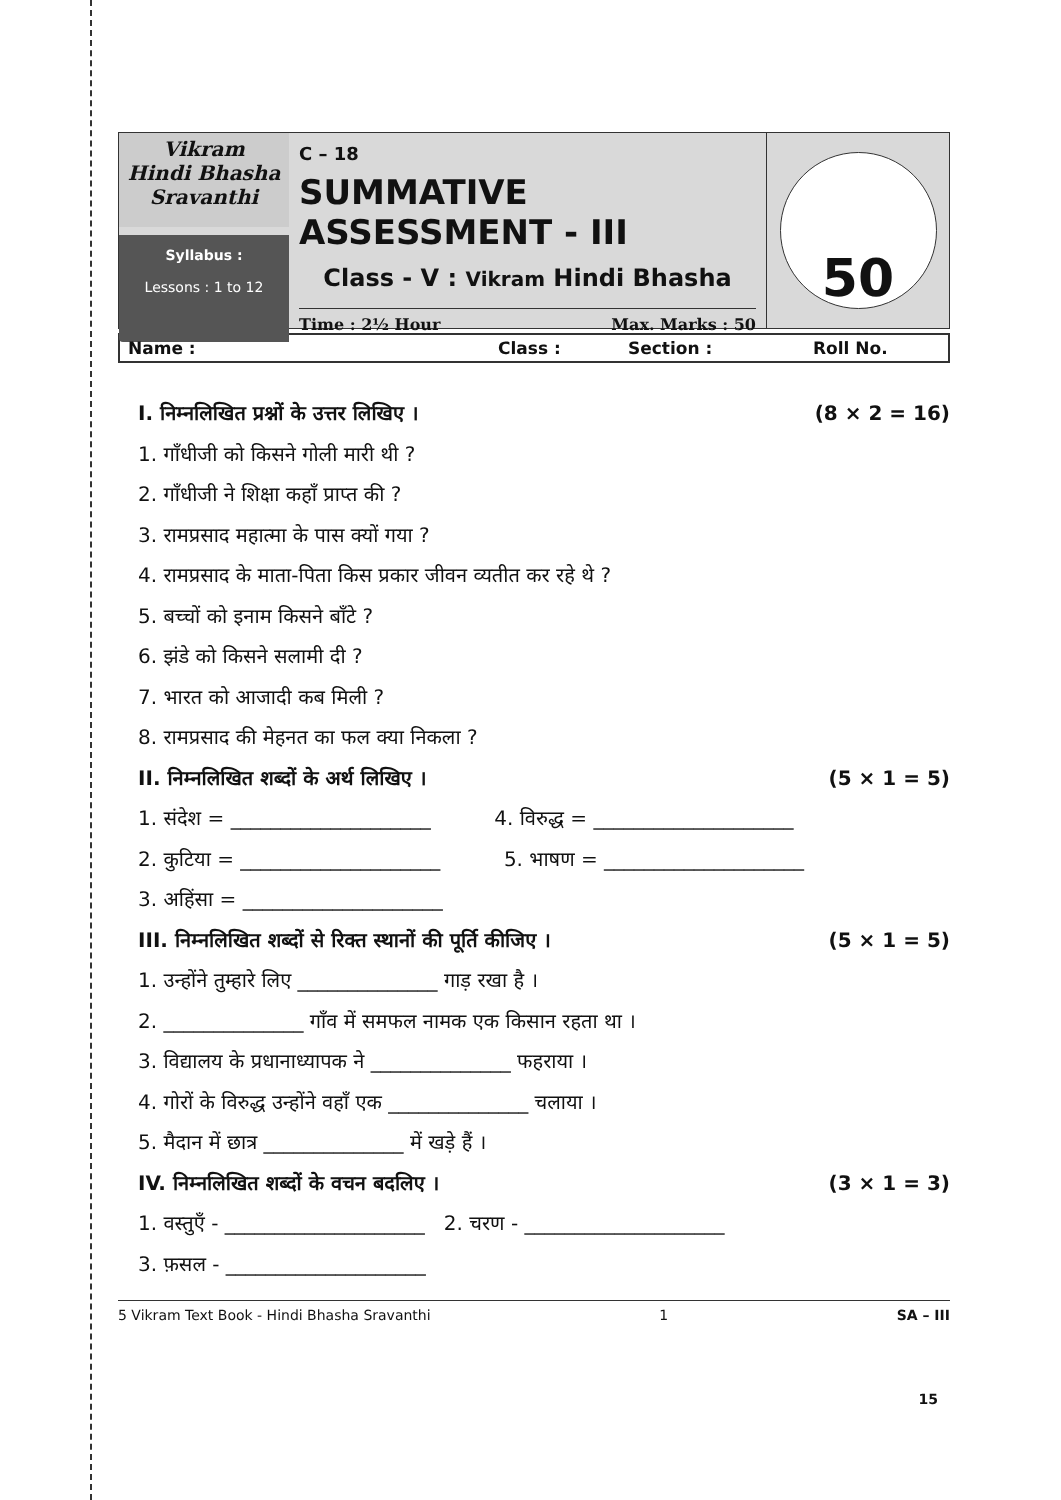Vikram
Hindi Bhasha
Sravanthi
Syllabus :
Lessons : 1 to 12
C – 18
SUMMATIVE ASSESSMENT - III
Class - V : Vikram Hindi Bhasha
Time : 2½ Hour Max. Marks : 50
50
Name : Class : Section : Roll No.
I. निम्नलिखित प्रश्नों के उत्तर लिखिए । (8 × 2 = 16)
1. गाँधीजी को किसने गोली मारी थी ?
2. गाँधीजी ने शिक्षा कहाँ प्राप्त की ?
3. रामप्रसाद महात्मा के पास क्यों गया ?
4. रामप्रसाद के माता-पिता किस प्रकार जीवन व्यतीत कर रहे थे ?
5. बच्चों को इनाम किसने बाँटे ?
6. झंडे को किसने सलामी दी ?
7. भारत को आजादी कब मिली ?
8. रामप्रसाद की मेहनत का फल क्या निकला ?
II. निम्नलिखित शब्दों के अर्थ लिखिए । (5 × 1 = 5)
1. संदेश = ____________________ 4. विरुद्ध = ____________________
2. कुटिया = ____________________ 5. भाषण = ____________________
3. अहिंसा = ____________________
III. निम्नलिखित शब्दों से रिक्त स्थानों की पूर्ति कीजिए । (5 × 1 = 5)
1. उन्होंने तुम्हारे लिए ______________ गाड़ रखा है ।
2. ______________ गाँव में समफल नामक एक किसान रहता था ।
3. विद्यालय के प्रधानाध्यापक ने ______________ फहराया ।
4. गोरों के विरुद्ध उन्होंने वहाँ एक ______________ चलाया ।
5. मैदान में छात्र ______________ में खड़े हैं ।
IV. निम्नलिखित शब्दों के वचन बदलिए । (3 × 1 = 3)
1. वस्तुएँ - ____________________ 2. चरण - ____________________
3. फ़सल - ____________________
5 Vikram Text Book - Hindi Bhasha Sravanthi 1 SA – III
15